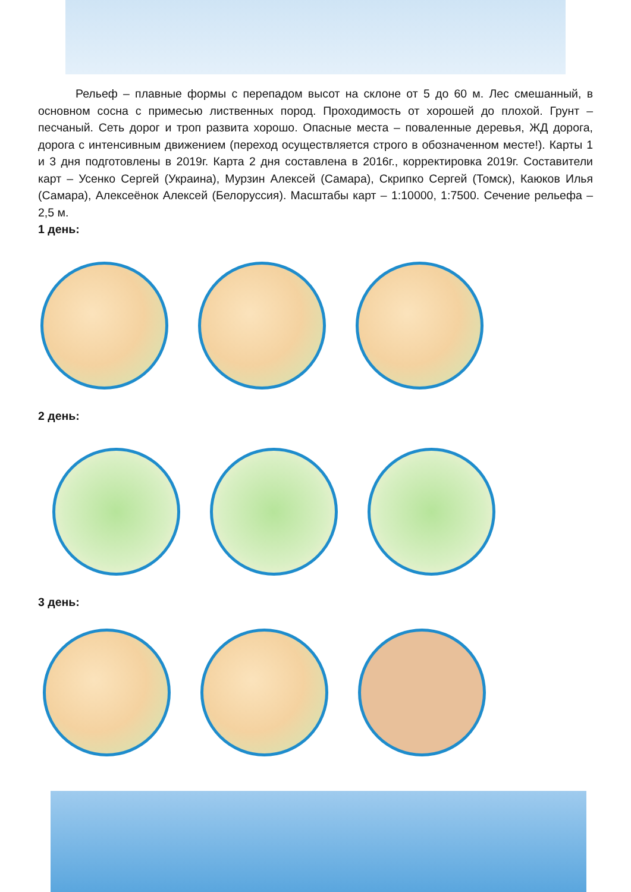Рельеф – плавные формы с перепадом высот на склоне от 5 до 60 м. Лес смешанный, в основном сосна с примесью лиственных пород. Проходимость от хорошей до плохой. Грунт – песчаный. Сеть дорог и троп развита хорошо. Опасные места – поваленные деревья, ЖД дорога, дорога с интенсивным движением (переход осуществляется строго в обозначенном месте!). Карты 1 и 3 дня подготовлены в 2019г. Карта 2 дня составлена в 2016г., корректировка 2019г. Составители карт – Усенко Сергей (Украина), Мурзин Алексей (Самара), Скрипко Сергей (Томск), Каюков Илья (Самара), Алексеёнок Алексей (Белоруссия). Масштабы карт – 1:10000, 1:7500. Сечение рельефа – 2,5 м.
1 день:
2 день:
3 день: